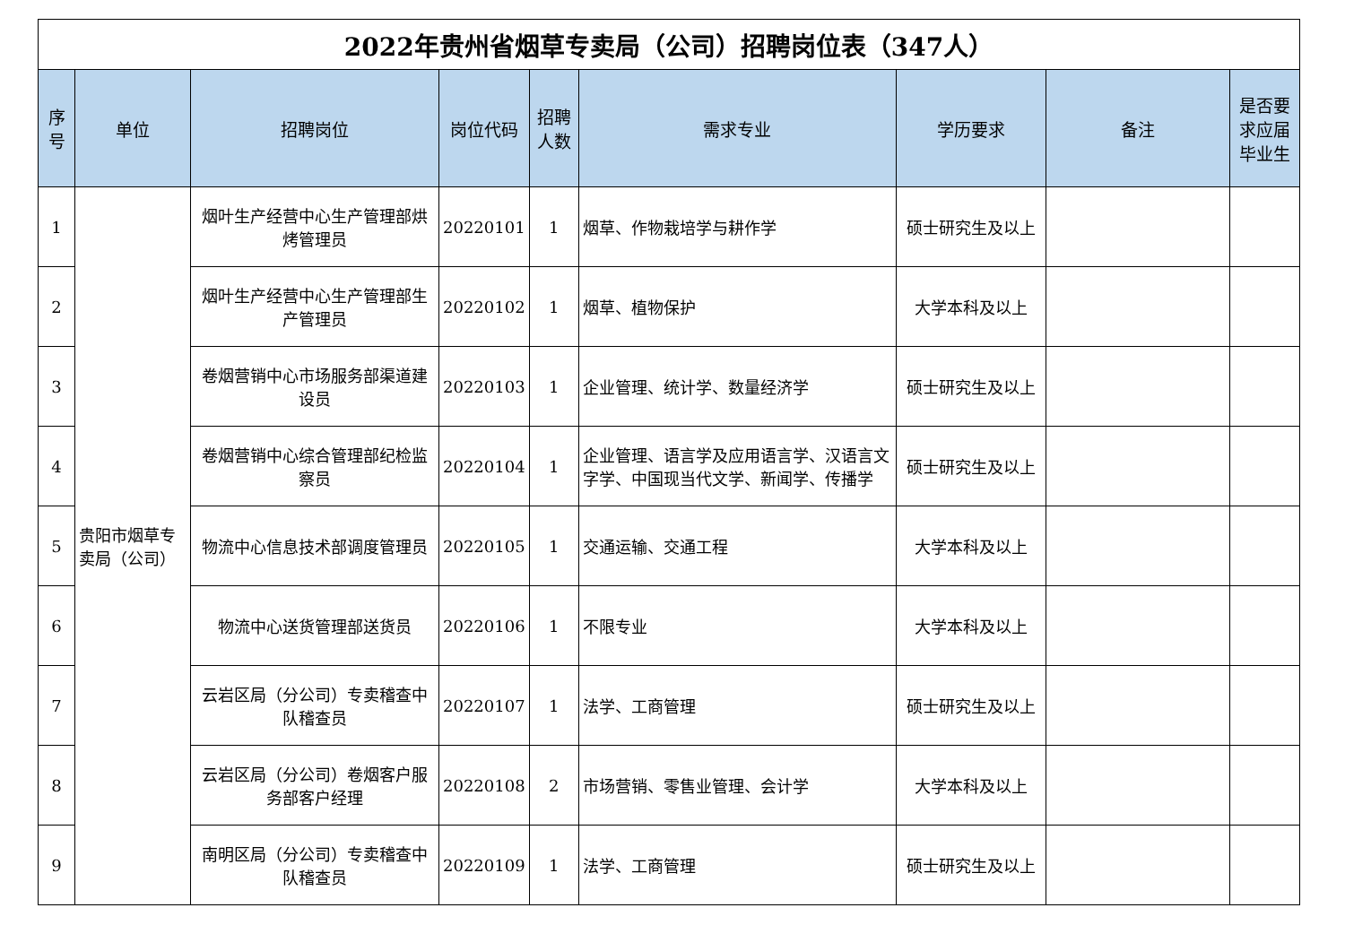| 2022年贵州省烟草专卖局（公司）招聘岗位表（347人） | | | | | | | | |
| 序号 | 单位 | 招聘岗位 | 岗位代码 | 招聘人数 | 需求专业 | 学历要求 | 备注 | 是否要求应届毕业生 |
| 1 | 贵阳市烟草专卖局（公司） | 烟叶生产经营中心生产管理部烘烤管理员 | 20220101 | 1 | 烟草、作物栽培学与耕作学 | 硕士研究生及以上 | | |
| 2 | | 烟叶生产经营中心生产管理部生产管理员 | 20220102 | 1 | 烟草、植物保护 | 大学本科及以上 | | |
| 3 | | 卷烟营销中心市场服务部渠道建设员 | 20220103 | 1 | 企业管理、统计学、数量经济学 | 硕士研究生及以上 | | |
| 4 | | 卷烟营销中心综合管理部纪检监察员 | 20220104 | 1 | 企业管理、语言学及应用语言学、汉语言文字学、中国现当代文学、新闻学、传播学 | 硕士研究生及以上 | | |
| 5 | | 物流中心信息技术部调度管理员 | 20220105 | 1 | 交通运输、交通工程 | 大学本科及以上 | | |
| 6 | | 物流中心送货管理部送货员 | 20220106 | 1 | 不限专业 | 大学本科及以上 | | |
| 7 | | 云岩区局（分公司）专卖稽查中队稽查员 | 20220107 | 1 | 法学、工商管理 | 硕士研究生及以上 | | |
| 8 | | 云岩区局（分公司）卷烟客户服务部客户经理 | 20220108 | 2 | 市场营销、零售业管理、会计学 | 大学本科及以上 | | |
| 9 | | 南明区局（分公司）专卖稽查中队稽查员 | 20220109 | 1 | 法学、工商管理 | 硕士研究生及以上 | | |